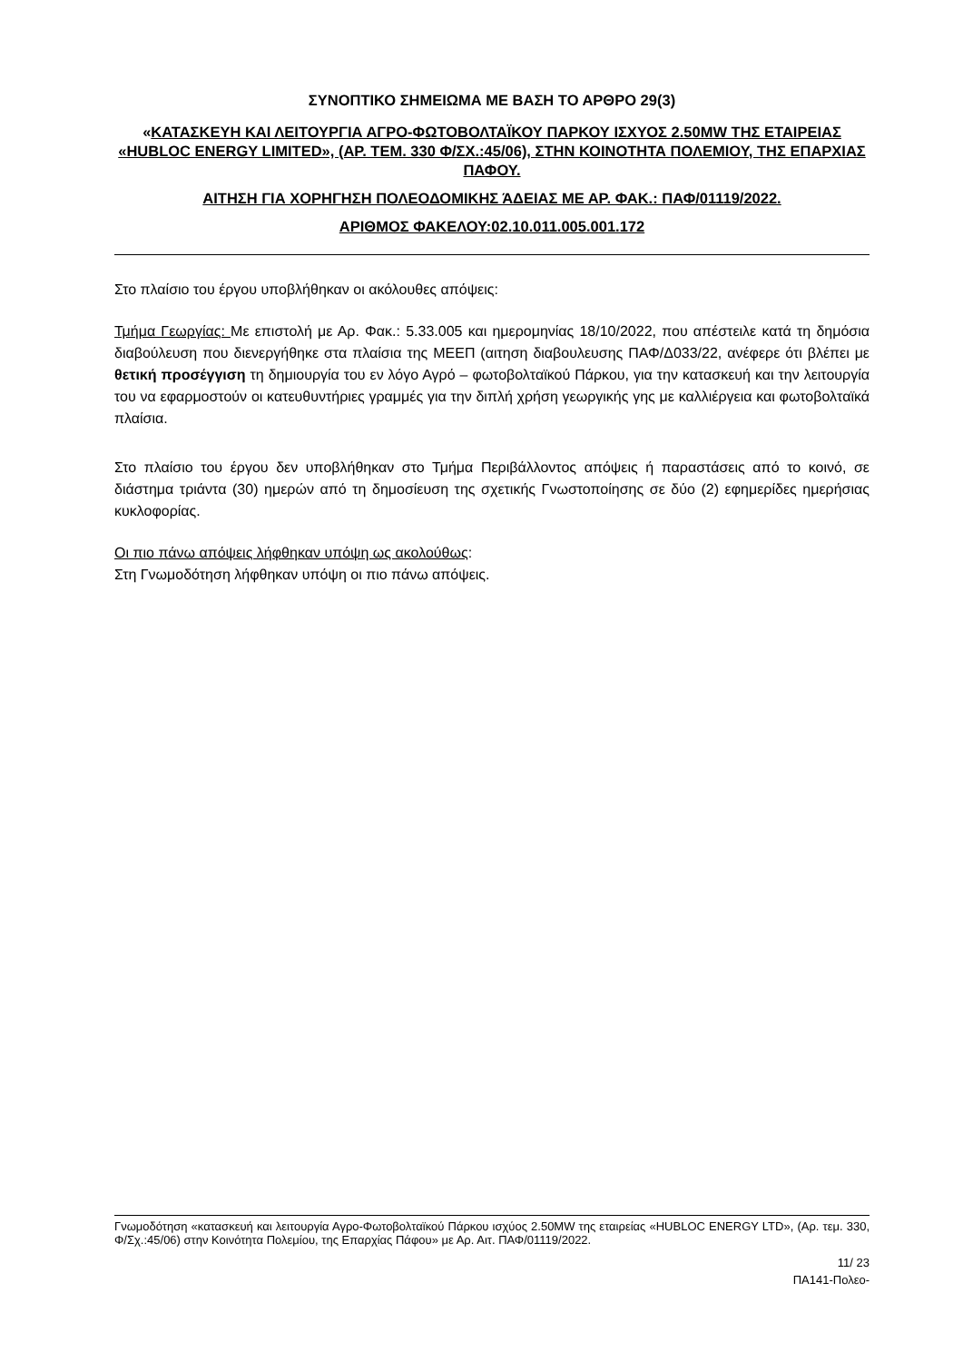ΣΥΝΟΠΤΙΚΟ ΣΗΜΕΙΩΜΑ ΜΕ ΒΑΣΗ ΤΟ ΑΡΘΡΟ 29(3)
«ΚΑΤΑΣΚΕΥΗ ΚΑΙ ΛΕΙΤΟΥΡΓΙΑ ΑΓΡΟ-ΦΩΤΟΒΟΛΤΑΪΚΟΥ ΠΑΡΚΟΥ ΙΣΧΥΟΣ 2.50MW ΤΗΣ ΕΤΑΙΡΕΙΑΣ «HUBLOC ENERGY LIMITED», (ΑΡ. ΤΕΜ. 330 Φ/ΣΧ.:45/06), ΣΤΗΝ ΚΟΙΝΟΤΗΤΑ ΠΟΛΕΜΙΟΥ, ΤΗΣ ΕΠΑΡΧΙΑΣ ΠΑΦΟΥ.
ΑΙΤΗΣΗ ΓΙΑ ΧΟΡΗΓΗΣΗ ΠΟΛΕΟΔΟΜΙΚΗΣ ΆΔΕΙΑΣ ΜΕ ΑΡ. ΦΑΚ.: ΠΑΦ/01119/2022.
ΑΡΙΘΜΟΣ ΦΑΚΕΛΟΥ:02.10.011.005.001.172
Στο πλαίσιο του έργου υποβλήθηκαν οι ακόλουθες απόψεις:
Τμήμα Γεωργίας: Με επιστολή με Αρ. Φακ.: 5.33.005 και ημερομηνίας 18/10/2022, που απέστειλε κατά τη δημόσια διαβούλευση που διενεργήθηκε στα πλαίσια της ΜΕΕΠ (αιτηση διαβουλευσης ΠΑΦ/Δ033/22, ανέφερε ότι βλέπει με θετική προσέγγιση τη δημιουργία του εν λόγο Αγρό – φωτοβολταϊκού Πάρκου, για την κατασκευή και την λειτουργία του να εφαρμοστούν οι κατευθυντήριες γραμμές για την διπλή χρήση γεωργικής γης με καλλιέργεια και φωτοβολταϊκά πλαίσια.
Στο πλαίσιο του έργου δεν υποβλήθηκαν στο Τμήμα Περιβάλλοντος απόψεις ή παραστάσεις από το κοινό, σε διάστημα τριάντα (30) ημερών από τη δημοσίευση της σχετικής Γνωστοποίησης σε δύο (2) εφημερίδες ημερήσιας κυκλοφορίας.
Οι πιο πάνω απόψεις λήφθηκαν υπόψη ως ακολούθως:
Στη Γνωμοδότηση λήφθηκαν υπόψη οι πιο πάνω απόψεις.
Γνωμοδότηση «κατασκευή και λειτουργία Αγρο-Φωτοβολταϊκού Πάρκου ισχύος 2.50MW της εταιρείας «HUBLOC ENERGY LTD», (Αρ. τεμ. 330, Φ/Σχ.:45/06) στην Κοινότητα Πολεμίου, της Επαρχίας Πάφου» με Αρ. Αιτ. ΠΑΦ/01119/2022.
11/ 23
ΠΑ141-Πολεο-